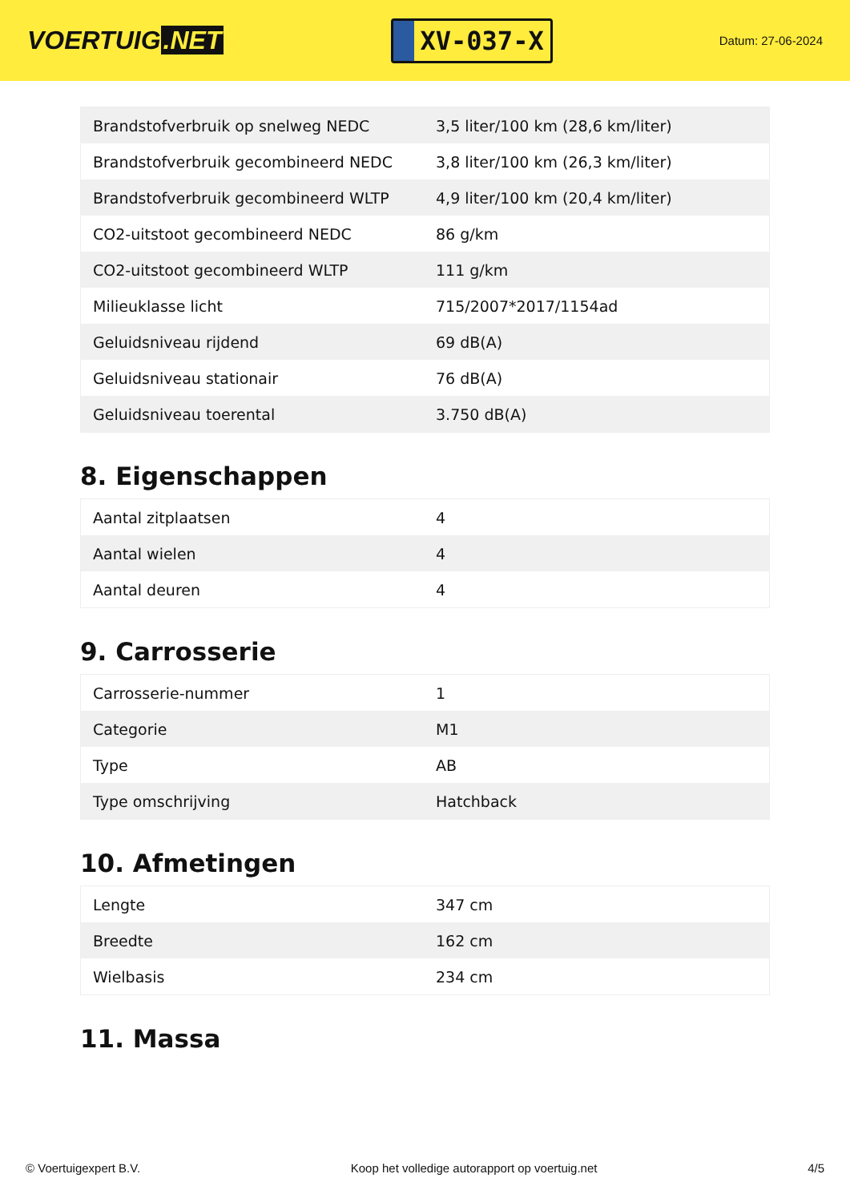VOERTUIG.NET
XV-037-X
Datum: 27-06-2024
| Brandstofverbruik op snelweg NEDC | 3,5 liter/100 km (28,6 km/liter) |
| Brandstofverbruik gecombineerd NEDC | 3,8 liter/100 km (26,3 km/liter) |
| Brandstofverbruik gecombineerd WLTP | 4,9 liter/100 km (20,4 km/liter) |
| CO2-uitstoot gecombineerd NEDC | 86 g/km |
| CO2-uitstoot gecombineerd WLTP | 111 g/km |
| Milieuklasse licht | 715/2007*2017/1154ad |
| Geluidsniveau rijdend | 69 dB(A) |
| Geluidsniveau stationair | 76 dB(A) |
| Geluidsniveau toerental | 3.750 dB(A) |
8. Eigenschappen
| Aantal zitplaatsen | 4 |
| Aantal wielen | 4 |
| Aantal deuren | 4 |
9. Carrosserie
| Carrosserie-nummer | 1 |
| Categorie | M1 |
| Type | AB |
| Type omschrijving | Hatchback |
10. Afmetingen
| Lengte | 347 cm |
| Breedte | 162 cm |
| Wielbasis | 234 cm |
11. Massa
© Voertuigexpert B.V. Koop het volledige autorapport op voertuig.net 4/5